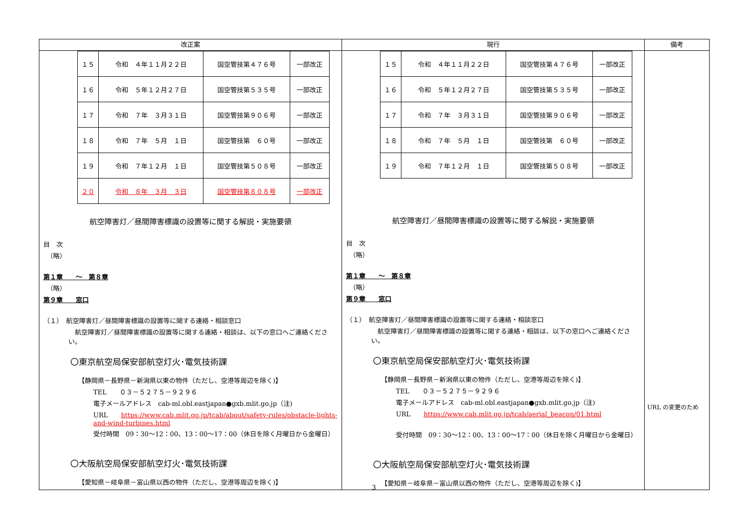| 改正案 | 現行 | 備考 |
| --- | --- | --- |
| / １５ / 令和 ４年１１月２２日 / 国空管技第４７６号 / 一部改正 / / １６ / 令和 ５年１２月２７日 / 国空管技第５３５号 / 一部改正 / / １７ / 令和 ７年 ３月３１日 / 国空管技第９０６号 / 一部改正 / / １８ / 令和 ７年 ５月 １日 / 国空管技第 ６０号 / 一部改正 / / １９ / 令和 ７年１２月 １日 / 国空管技第５０８号 / 一部改正 / / ２０ / 令和 ８年 ３月 ３日 / 国空管技第８０８号 / 一部改正 / 航空障害灯／昼間障害標識の設置等に関する解説・実施要領 目 次 （略） 第１章 ～ 第８章 （略） 第９章 窓口 （１） 航空障害灯／昼間障害標識の設置等に関する連絡・相談窓口 航空障害灯／昼間障害標識の設置等に関する連絡・相談は、以下の窓口へご連絡ください。 〇東京航空局保安部航空灯火･電気技術課 【静岡県－長野県－新潟県以東の物件（ただし、空港等周辺を除く)】 TEL ０３－５２７５－９２９６ 電子メールアドレス cab-ml.obl.eastjapan●gxb.mlit.go.jp（注) URL https://www.cab.mlit.go.jp/tcab/about/safety-rules/obstacle-lights-and-wind-turbines.html 受付時間 09：30～12：00、13：00～17：00（休日を除く月曜日から金曜日） 〇大阪航空局保安部航空灯火･電気技術課 【愛知県－岐阜県－富山県以西の物件（ただし、空港等周辺を除く)】 | / １５ / 令和 ４年１１月２２日 / 国空管技第４７６号 / 一部改正 / / １６ / 令和 ５年１２月２７日 / 国空管技第５３５号 / 一部改正 / / １７ / 令和 ７年 ３月３１日 / 国空管技第９０６号 / 一部改正 / / １８ / 令和 ７年 ５月 １日 / 国空管技第 ６０号 / 一部改正 / / １９ / 令和 ７年１２月 １日 / 国空管技第５０８号 / 一部改正 / 航空障害灯／昼間障害標識の設置等に関する解説・実施要領 目 次 （略） 第１章 ～ 第８章 （略） 第９章 窓口 （１） 航空障害灯／昼間障害標識の設置等に関する連絡・相談窓口 航空障害灯／昼間障害標識の設置等に関する連絡・相談は、以下の窓口へご連絡ください。 〇東京航空局保安部航空灯火･電気技術課 【静岡県－長野県－新潟県以東の物件（ただし、空港等周辺を除く)】 TEL ０３－５２７５－９２９６ 電子メールアドレス cab-ml.obl.eastjapan●gxb.mlit.go.jp（注) URL https://www.cab.mlit.go.jp/tcab/aerial_beacon/01.html 受付時間 09：30～12：00、13：00～17：00（休日を除く月曜日から金曜日） 〇大阪航空局保安部航空灯火･電気技術課 【愛知県－岐阜県－富山県以西の物件（ただし、空港等周辺を除く)】 | URL の変更のため |
3